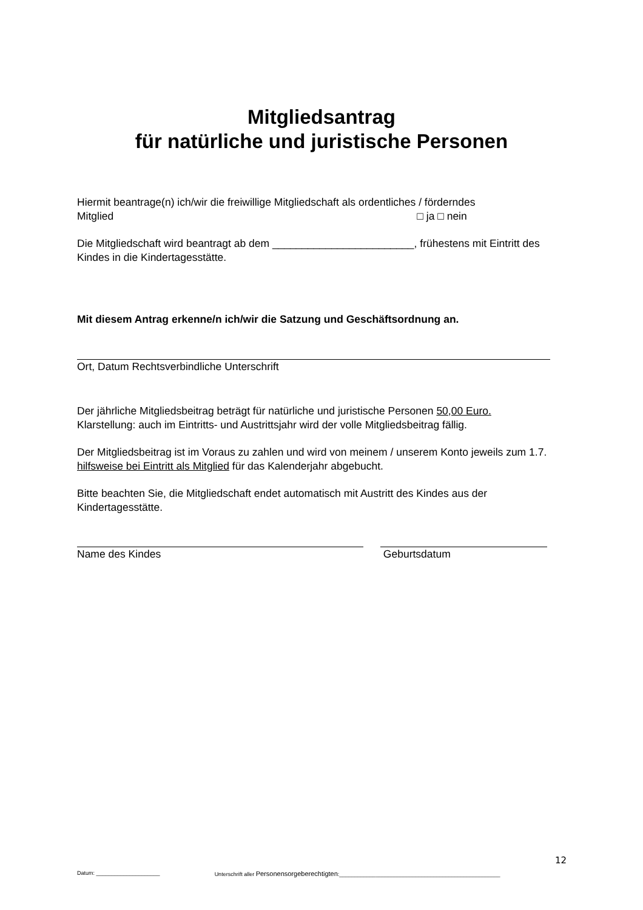Mitgliedsantrag
für natürliche und juristische Personen
Hiermit beantrage(n) ich/wir die freiwillige Mitgliedschaft als ordentliches / förderndes
Mitglied □ ja □ nein
Die Mitgliedschaft wird beantragt ab dem ________________________, frühestens mit Eintritt des Kindes in die Kindertagesstätte.
Mit diesem Antrag erkenne/n ich/wir die Satzung und Geschäftsordnung an.
Ort, Datum Rechtsverbindliche Unterschrift
Der jährliche Mitgliedsbeitrag beträgt für natürliche und juristische Personen 50,00 Euro.
Klarstellung: auch im Eintritts- und Austrittsjahr wird der volle Mitgliedsbeitrag fällig.
Der Mitgliedsbeitrag ist im Voraus zu zahlen und wird von meinem / unserem Konto jeweils zum 1.7. hilfsweise bei Eintritt als Mitglied für das Kalenderjahr abgebucht.
Bitte beachten Sie, die Mitgliedschaft endet automatisch mit Austritt des Kindes aus der Kindertagesstätte.
Name des Kindes Geburtsdatum
12
Datum: _____________________ Unterschrift aller Personensorgeberechtigten:_____________________________________________________